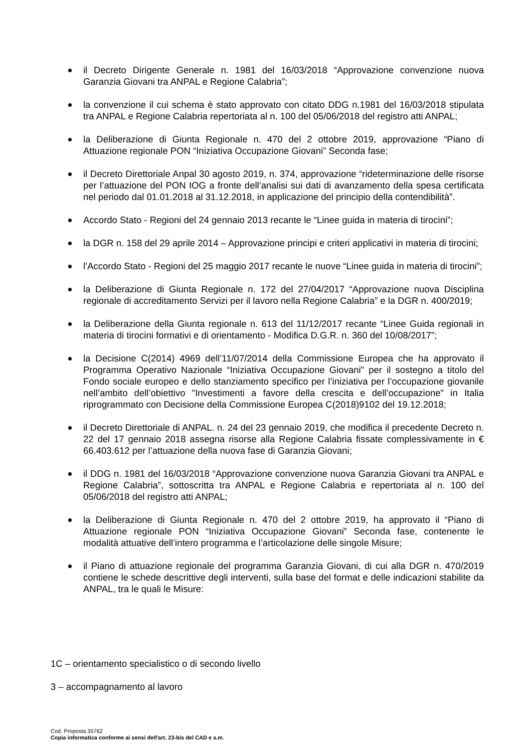il Decreto Dirigente Generale n. 1981 del 16/03/2018 “Approvazione convenzione nuova Garanzia Giovani tra ANPAL e Regione Calabria”;
la convenzione il cui schema è stato approvato con citato DDG n.1981 del 16/03/2018 stipulata tra ANPAL e Regione Calabria repertoriata al n. 100 del 05/06/2018 del registro atti ANPAL;
la Deliberazione di Giunta Regionale n. 470 del 2 ottobre 2019, approvazione “Piano di Attuazione regionale PON “Iniziativa Occupazione Giovani” Seconda fase;
il Decreto Direttoriale Anpal 30 agosto 2019, n. 374, approvazione “rideterminazione delle risorse per l’attuazione del PON IOG a fronte dell’analisi sui dati di avanzamento della spesa certificata nel periodo dal 01.01.2018 al 31.12.2018, in applicazione del principio della contendibilità”.
Accordo Stato - Regioni del 24 gennaio 2013 recante le “Linee guida in materia di tirocini”;
la DGR n. 158 del 29 aprile 2014 – Approvazione principi e criteri applicativi in materia di tirocini;
l’Accordo Stato - Regioni del 25 maggio 2017 recante le nuove “Linee guida in materia di tirocini”;
la Deliberazione di Giunta Regionale n. 172 del 27/04/2017 “Approvazione nuova Disciplina regionale di accreditamento Servizi per il lavoro nella Regione Calabria” e la DGR n. 400/2019;
la Deliberazione della Giunta regionale n. 613 del 11/12/2017 recante “Linee Guida regionali in materia di tirocini formativi e di orientamento - Modifica D.G.R. n. 360 del 10/08/2017”;
la Decisione C(2014) 4969 dell’11/07/2014 della Commissione Europea che ha approvato il Programma Operativo Nazionale “Iniziativa Occupazione Giovani" per il sostegno a titolo del Fondo sociale europeo e dello stanziamento specifico per l’iniziativa per l’occupazione giovanile nell’ambito dell’obiettivo "Investimenti a favore della crescita e dell’occupazione" in Italia riprogrammato con Decisione della Commissione Europea C(2018)9102 del 19.12.2018;
il Decreto Direttoriale di ANPAL. n. 24 del 23 gennaio 2019, che modifica il precedente Decreto n. 22 del 17 gennaio 2018 assegna risorse alla Regione Calabria fissate complessivamente in € 66.403.612 per l’attuazione della nuova fase di Garanzia Giovani;
il DDG n. 1981 del 16/03/2018 “Approvazione convenzione nuova Garanzia Giovani tra ANPAL e Regione Calabria”, sottoscritta tra ANPAL e Regione Calabria e repertoriata al n. 100 del 05/06/2018 del registro atti ANPAL;
la Deliberazione di Giunta Regionale n. 470 del 2 ottobre 2019, ha approvato il “Piano di Attuazione regionale PON “Iniziativa Occupazione Giovani” Seconda fase, contenente le modalità attuative dell’intero programma e l’articolazione delle singole Misure;
il Piano di attuazione regionale del programma Garanzia Giovani, di cui alla DGR n. 470/2019 contiene le schede descrittive degli interventi, sulla base del format e delle indicazioni stabilite da ANPAL, tra le quali le Misure:
1C – orientamento specialistico o di secondo livello
3 – accompagnamento al lavoro
Cod. Proposta 35762
Copia informatica conforme ai sensi dell'art. 23-bis del CAD e s.m.